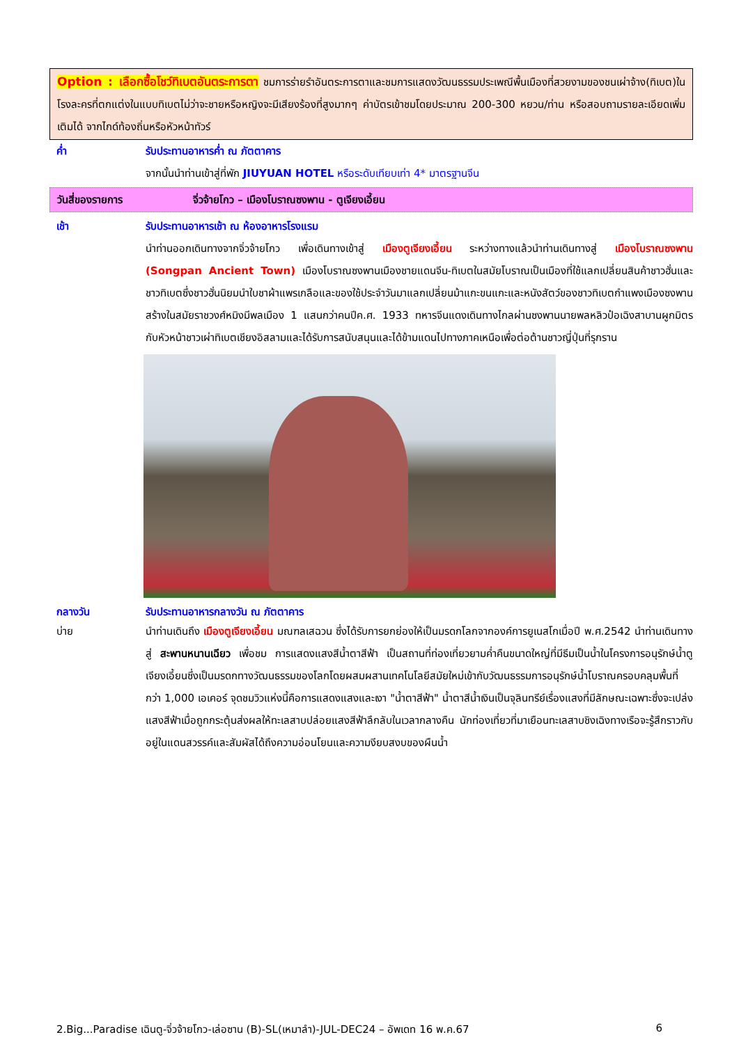Option : เลือกซื้อโชว์ทิเบตอันตระการตา ชมการร่ายรำอันตระการตาและชมการแสดงวัฒนธรรมประเพณีพื้นเมืองที่สวยงามของชนเผ่าจ้าง(ทิเบต)ในโรงละครที่ตกแต่งในแบบทิเบตไม่ว่าจะชายหรือหญิงจะมีเสียงร้องที่สูงมากๆ ค่าบัตรเข้าชมโดยประมาณ 200-300 หยวน/ท่าน หรือสอบถามรายละเอียดเพิ่มเติมได้ จากไกด์ท้องถิ่นหรือหัวหน้าทัวร์
ค่ำ รับประทานอาหารค่ำ ณ ภัตตาคาร
จากนั้นนำท่านเข้าสู่ที่พัก JIUYUAN HOTEL หรือระดับเทียบเท่า 4* มาตรฐานจีน
วันสี่ของรายการ จิ่วจ้ายโกว – เมืองโบราณซงพาน - ตูเจียงเอี้ยน
เช้า รับประทานอาหารเช้า ณ ห้องอาหารโรงแรม
นำท่านออกเดินทางจากจิ่วจ้ายโกว เพื่อเดินทางเข้าสู่ เมืองตูเจียงเอี้ยน ระหว่างทางแล้วนำท่านเดินทางสู่ เมืองโบราณซงพาน (Songpan Ancient Town) เมืองโบราณซงพานเมืองชายแดนจีน-ทิเบตในสมัยโบราณเป็นเมืองที่ใช้แลกเปลี่ยนสินค้าชาวฮั่นและชาวทิเบตซึ่งชาวฮั่นนิยมนำใบชาผ้าแพรเกลือและของใช้ประจำวันมาแลกเปลี่ยนม้าแกะขนแกะและหนังสัตว์ของชาวทิเบตกำแพงเมืองซงพานสร้างในสมัยราชวงศ์หมิงมีพลเมือง 1 แสนกว่าคนปีค.ศ. 1933 ทหารจีนแดงเดินทางไกลผ่านซงพานนายพลหลิวป๋อเฉิงสาบานผูกมิตรกับหัวหน้าชาวเผ่าทิเบตเชียงอิสลามและได้รับการสนับสนุนและได้ข้ามแดนไปทางภาคเหนือเพื่อต่อต้านชาวญี่ปุ่นที่รุกราน
กลางวัน รับประทานอาหารกลางวัน ณ ภัตตาคาร
บ่าย นำท่านเดินถึง เมืองตูเจียงเอี้ยน มณฑลเสฉวน ซึ่งได้รับการยกย่องให้เป็นมรดกโลกจากองค์การยูเนสโกเมื่อปี พ.ศ.2542 นำท่านเดินทางสู่ สะพานหนานเฉียว เพื่อชม การแสดงแสงสีน้ำตาสีฟ้า เป็นสถานที่ท่องเที่ยวยามค่ำคืนขนาดใหญ่ที่มีธีมเป็นน้ำในโครงการอนุรักษ์น้ำตูเจียงเอี้ยนซึ่งเป็นมรดกทางวัฒนธรรมของโลกโดยผสมผสานเทคโนโลยีสมัยใหม่เข้ากับวัฒนธรรมการอนุรักษ์น้ำโบราณครอบคลุมพื้นที่กว่า 1,000 เอเคอร์ จุดชมวิวแห่งนี้คือการแสดงแสงและเงา "น้ำตาสีฟ้า" น้ำตาสีน้ำเงินเป็นจุลินทรีย์เรื่องแสงที่มีลักษณะเฉพาะซึ่งจะเปล่งแสงสีฟ้าเมื่อถูกกระตุ้นส่งผลให้ทะเลสาบปล่อยแสงสีฟ้าลึกลับในเวลากลางคืน นักท่องเที่ยวที่มาเยือนทะเลสาบชิงเฉิงทางเรือจะรู้สึกราวกับอยู่ในแดนสวรรค์และสัมผัสได้ถึงความอ่อนโยนและความงียบสงบของผืนน้ำ
2.Big...Paradise เฉินตู-จิ่วจ้ายโกว-เล่อซาน (B)-SL(เหมาลำ)-JUL-DEC24 – อัพเดท 16 พ.ค.67 6